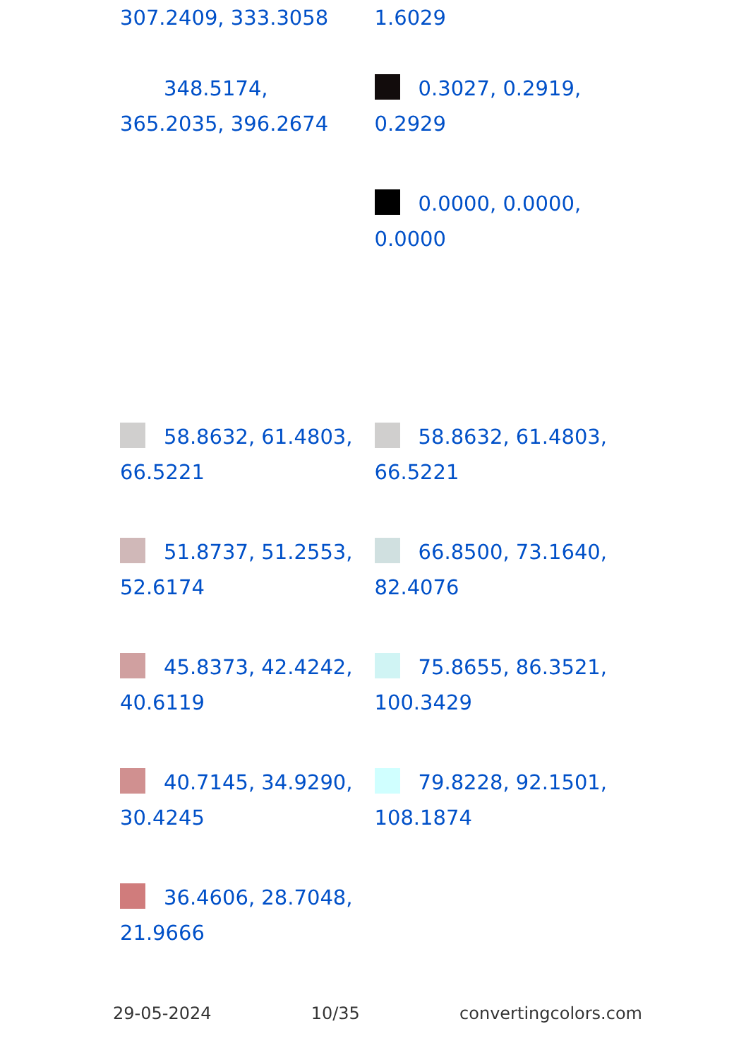| 307.2409, 333.3058 | 1.6029 |
| 348.5174, 365.2035, 396.2674 | 0.3027, 0.2919, 0.2929 |
| | 0.0000, 0.0000, 0.0000 |
| 58.8632, 61.4803, 66.5221 | 58.8632, 61.4803, 66.5221 |
| 51.8737, 51.2553, 52.6174 | 66.8500, 73.1640, 82.4076 |
| 45.8373, 42.4242, 40.6119 | 75.8655, 86.3521, 100.3429 |
| 40.7145, 34.9290, 30.4245 | 79.8228, 92.1501, 108.1874 |
| 36.4606, 28.7048, 21.9666 | |
29-05-2024 10/35 convertingcolors.com